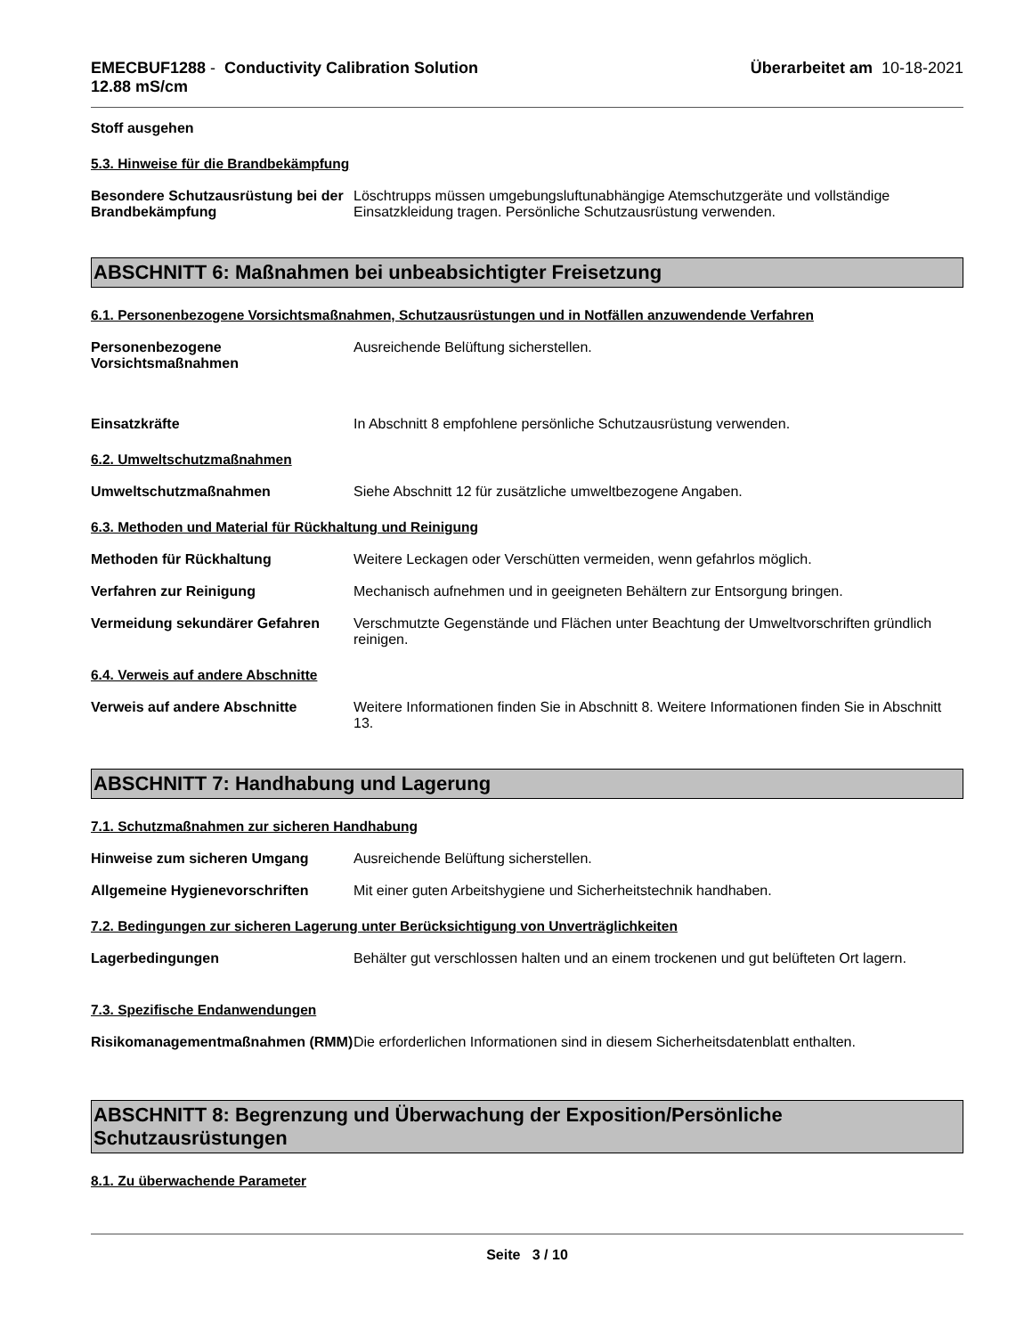EMECBUF1288 - Conductivity Calibration Solution
12.88 mS/cm
Überarbeitet am 10-18-2021
Stoff ausgehen
5.3. Hinweise für die Brandbekämpfung
Besondere Schutzausrüstung bei der Brandbekämpfung
Löschtrupps müssen umgebungsluftunabhängige Atemschutzgeräte und vollständige Einsatzkleidung tragen. Persönliche Schutzausrüstung verwenden.
ABSCHNITT 6: Maßnahmen bei unbeabsichtigter Freisetzung
6.1. Personenbezogene Vorsichtsmaßnahmen, Schutzausrüstungen und in Notfällen anzuwendende Verfahren
Personenbezogene Vorsichtsmaßnahmen
Ausreichende Belüftung sicherstellen.
Einsatzkräfte In Abschnitt 8 empfohlene persönliche Schutzausrüstung verwenden.
6.2. Umweltschutzmaßnahmen
Umweltschutzmaßnahmen Siehe Abschnitt 12 für zusätzliche umweltbezogene Angaben.
6.3. Methoden und Material für Rückhaltung und Reinigung
Methoden für Rückhaltung Weitere Leckagen oder Verschütten vermeiden, wenn gefahrlos möglich.
Verfahren zur Reinigung Mechanisch aufnehmen und in geeigneten Behältern zur Entsorgung bringen.
Vermeidung sekundärer Gefahren Verschmutzte Gegenstände und Flächen unter Beachtung der Umweltvorschriften gründlich reinigen.
6.4. Verweis auf andere Abschnitte
Verweis auf andere Abschnitte Weitere Informationen finden Sie in Abschnitt 8. Weitere Informationen finden Sie in Abschnitt 13.
ABSCHNITT 7: Handhabung und Lagerung
7.1. Schutzmaßnahmen zur sicheren Handhabung
Hinweise zum sicheren Umgang Ausreichende Belüftung sicherstellen.
Allgemeine Hygienevorschriften Mit einer guten Arbeitshygiene und Sicherheitstechnik handhaben.
7.2. Bedingungen zur sicheren Lagerung unter Berücksichtigung von Unverträglichkeiten
Lagerbedingungen Behälter gut verschlossen halten und an einem trockenen und gut belüfteten Ort lagern.
7.3. Spezifische Endanwendungen
Risikomanagementmaßnahmen (RMM)
Die erforderlichen Informationen sind in diesem Sicherheitsdatenblatt enthalten.
ABSCHNITT 8: Begrenzung und Überwachung der Exposition/Persönliche Schutzausrüstungen
8.1. Zu überwachende Parameter
Seite 3 / 10